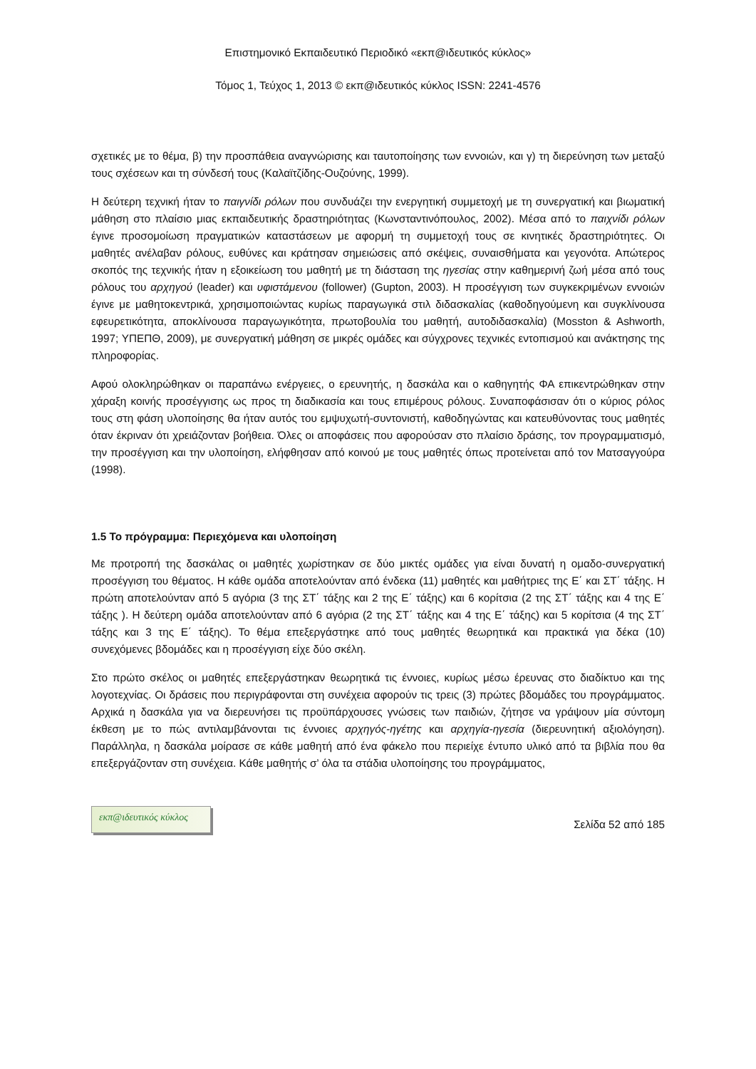Επιστημονικό Εκπαιδευτικό Περιοδικό «εκπ@ιδευτικός κύκλος»
Τόμος 1, Τεύχος 1, 2013 © εκπ@ιδευτικός κύκλος ISSN: 2241-4576
σχετικές με το θέμα, β) την προσπάθεια αναγνώρισης και ταυτοποίησης των εννοιών, και γ) τη διερεύνηση των μεταξύ τους σχέσεων και τη σύνδεσή τους (Καλαϊτζίδης-Ουζούνης, 1999).
Η δεύτερη τεχνική ήταν το παιγνίδι ρόλων που συνδυάζει την ενεργητική συμμετοχή με τη συνεργατική και βιωματική μάθηση στο πλαίσιο μιας εκπαιδευτικής δραστηριότητας (Κωνσταντινόπουλος, 2002). Μέσα από το παιχνίδι ρόλων έγινε προσομοίωση πραγματικών καταστάσεων με αφορμή τη συμμετοχή τους σε κινητικές δραστηριότητες. Οι μαθητές ανέλαβαν ρόλους, ευθύνες και κράτησαν σημειώσεις από σκέψεις, συναισθήματα και γεγονότα. Απώτερος σκοπός της τεχνικής ήταν η εξοικείωση του μαθητή με τη διάσταση της ηγεσίας στην καθημερινή ζωή μέσα από τους ρόλους του αρχηγού (leader) και υφιστάμενου (follower) (Gupton, 2003). Η προσέγγιση των συγκεκριμένων εννοιών έγινε με μαθητοκεντρικά, χρησιμοποιώντας κυρίως παραγωγικά στιλ διδασκαλίας (καθοδηγούμενη και συγκλίνουσα εφευρετικότητα, αποκλίνουσα παραγωγικότητα, πρωτοβουλία του μαθητή, αυτοδιδασκαλία) (Mosston & Ashworth, 1997; ΥΠΕΠΘ, 2009), με συνεργατική μάθηση σε μικρές ομάδες και σύγχρονες τεχνικές εντοπισμού και ανάκτησης της πληροφορίας.
Αφού ολοκληρώθηκαν οι παραπάνω ενέργειες, ο ερευνητής, η δασκάλα και ο καθηγητής ΦΑ επικεντρώθηκαν στην χάραξη κοινής προσέγγισης ως προς τη διαδικασία και τους επιμέρους ρόλους. Συναποφάσισαν ότι ο κύριος ρόλος τους στη φάση υλοποίησης θα ήταν αυτός του εμψυχωτή-συντονιστή, καθοδηγώντας και κατευθύνοντας τους μαθητές όταν έκριναν ότι χρειάζονταν βοήθεια. Όλες οι αποφάσεις που αφορούσαν στο πλαίσιο δράσης, τον προγραμματισμό, την προσέγγιση και την υλοποίηση, ελήφθησαν από κοινού με τους μαθητές όπως προτείνεται από τον Ματσαγγούρα (1998).
1.5 Το πρόγραμμα: Περιεχόμενα και υλοποίηση
Με προτροπή της δασκάλας οι μαθητές χωρίστηκαν σε δύο μικτές ομάδες για είναι δυνατή η ομαδο-συνεργατική προσέγγιση του θέματος. Η κάθε ομάδα αποτελούνταν από ένδεκα (11) μαθητές και μαθήτριες της Ε΄ και ΣΤ΄ τάξης. Η πρώτη αποτελούνταν από 5 αγόρια (3 της ΣΤ΄ τάξης και 2 της Ε΄ τάξης) και 6 κορίτσια (2 της ΣΤ΄ τάξης και 4 της Ε΄ τάξης ). Η δεύτερη ομάδα αποτελούνταν από 6 αγόρια (2 της ΣΤ΄ τάξης και 4 της Ε΄ τάξης) και 5 κορίτσια (4 της ΣΤ΄ τάξης και 3 της Ε΄ τάξης). Το θέμα επεξεργάστηκε από τους μαθητές θεωρητικά και πρακτικά για δέκα (10) συνεχόμενες βδομάδες και η προσέγγιση είχε δύο σκέλη.
Στο πρώτο σκέλος οι μαθητές επεξεργάστηκαν θεωρητικά τις έννοιες, κυρίως μέσω έρευνας στο διαδίκτυο και της λογοτεχνίας. Οι δράσεις που περιγράφονται στη συνέχεια αφορούν τις τρεις (3) πρώτες βδομάδες του προγράμματος. Αρχικά η δασκάλα για να διερευνήσει τις προϋπάρχουσες γνώσεις των παιδιών, ζήτησε να γράψουν μία σύντομη έκθεση με το πώς αντιλαμβάνονται τις έννοιες αρχηγός-ηγέτης και αρχηγία-ηγεσία (διερευνητική αξιολόγηση). Παράλληλα, η δασκάλα μοίρασε σε κάθε μαθητή από ένα φάκελο που περιείχε έντυπο υλικό από τα βιβλία που θα επεξεργάζονταν στη συνέχεια. Κάθε μαθητής σ’ όλα τα στάδια υλοποίησης του προγράμματος,
εκπ@ιδευτικός κύκλος
Σελίδα 52 από 185